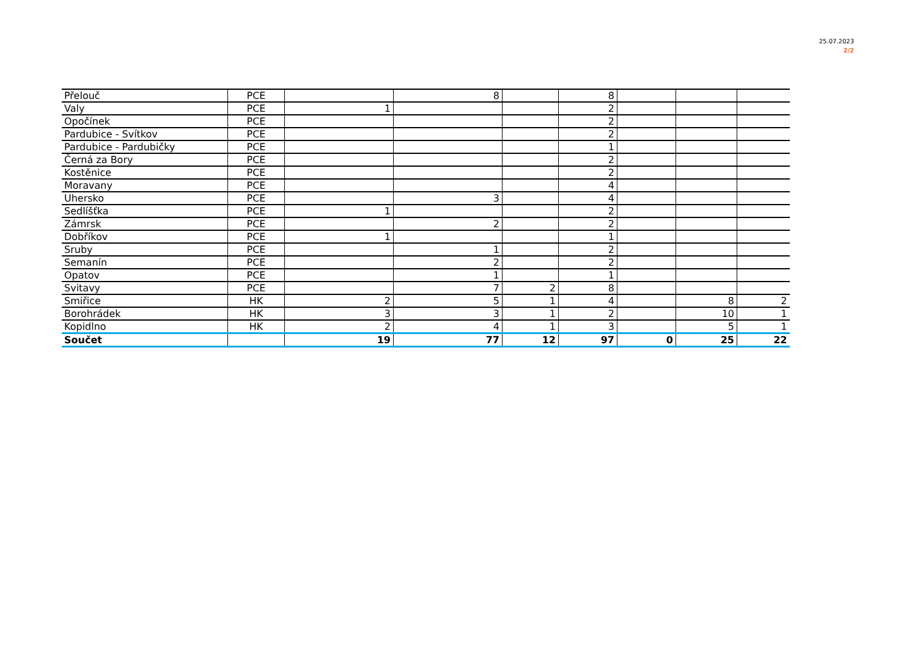25.07.2023
2/2
| Přelouč | PCE | | 8 | | 8 | | | |
| Valy | PCE | 1 | | | 2 | | | |
| Opočínek | PCE | | | | 2 | | | |
| Pardubice - Svítkov | PCE | | | | 2 | | | |
| Pardubice - Pardubičky | PCE | | | | 1 | | | |
| Černá za Bory | PCE | | | | 2 | | | |
| Kostěnice | PCE | | | | 2 | | | |
| Moravany | PCE | | | | 4 | | | |
| Uhersko | PCE | | 3 | | 4 | | | |
| Sedlíšťka | PCE | 1 | | | 2 | | | |
| Zámrsk | PCE | | 2 | | 2 | | | |
| Dobříkov | PCE | 1 | | | 1 | | | |
| Sruby | PCE | | 1 | | 2 | | | |
| Semanín | PCE | | 2 | | 2 | | | |
| Opatov | PCE | | 1 | | 1 | | | |
| Svitavy | PCE | | 7 | 2 | 8 | | | |
| Smiřice | HK | 2 | 5 | 1 | 4 | | 8 | 2 |
| Borohrádek | HK | 3 | 3 | 1 | 2 | | 10 | 1 |
| Kopidlno | HK | 2 | 4 | 1 | 3 | | 5 | 1 |
| Součet | | 19 | 77 | 12 | 97 | 0 | 25 | 22 |